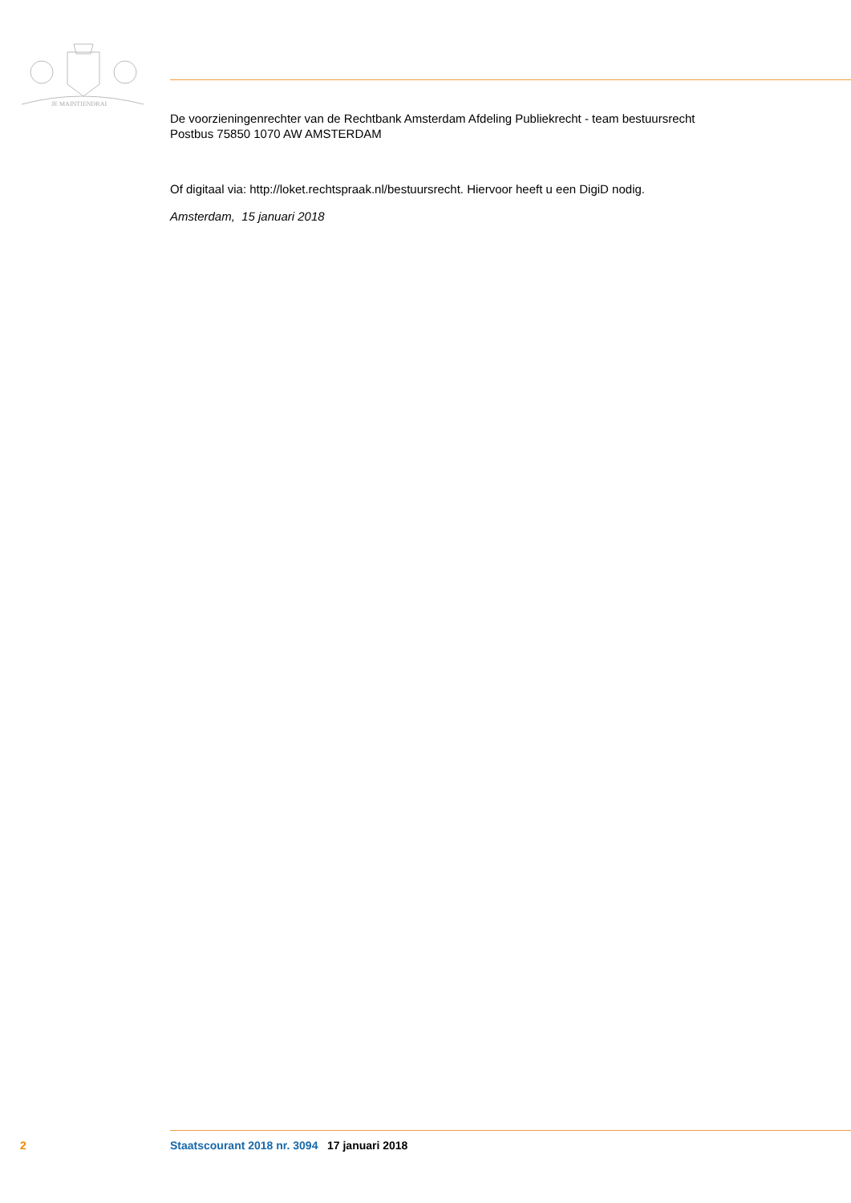JE MAINTIENDRAI
De voorzieningenrechter van de Rechtbank Amsterdam Afdeling Publiekrecht - team bestuursrecht
Postbus 75850 1070 AW AMSTERDAM
Of digitaal via: http://loket.rechtspraak.nl/bestuursrecht. Hiervoor heeft u een DigiD nodig.
Amsterdam, 15 januari 2018
2 Staatscourant 2018 nr. 3094 17 januari 2018